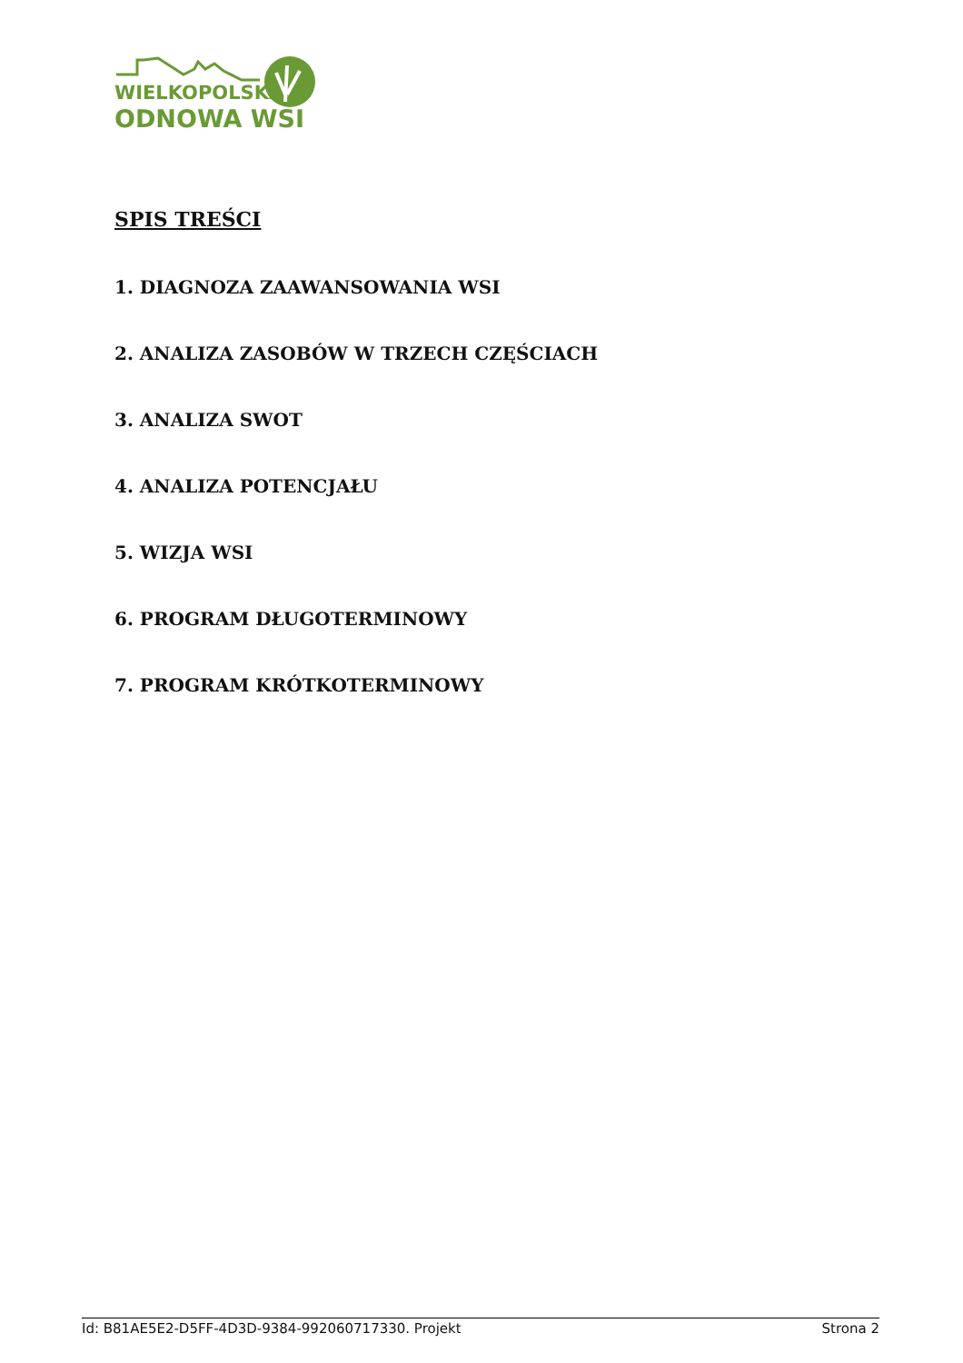WIELKOPOLSKA
ODNOWA WSI
SPIS TREŚCI
1. DIAGNOZA ZAAWANSOWANIA WSI
2. ANALIZA ZASOBÓW W TRZECH CZĘŚCIACH
3. ANALIZA SWOT
4. ANALIZA POTENCJAŁU
5. WIZJA WSI
6. PROGRAM DŁUGOTERMINOWY
7. PROGRAM KRÓTKOTERMINOWY
Id: B81AE5E2-D5FF-4D3D-9384-992060717330. Projekt Strona 2